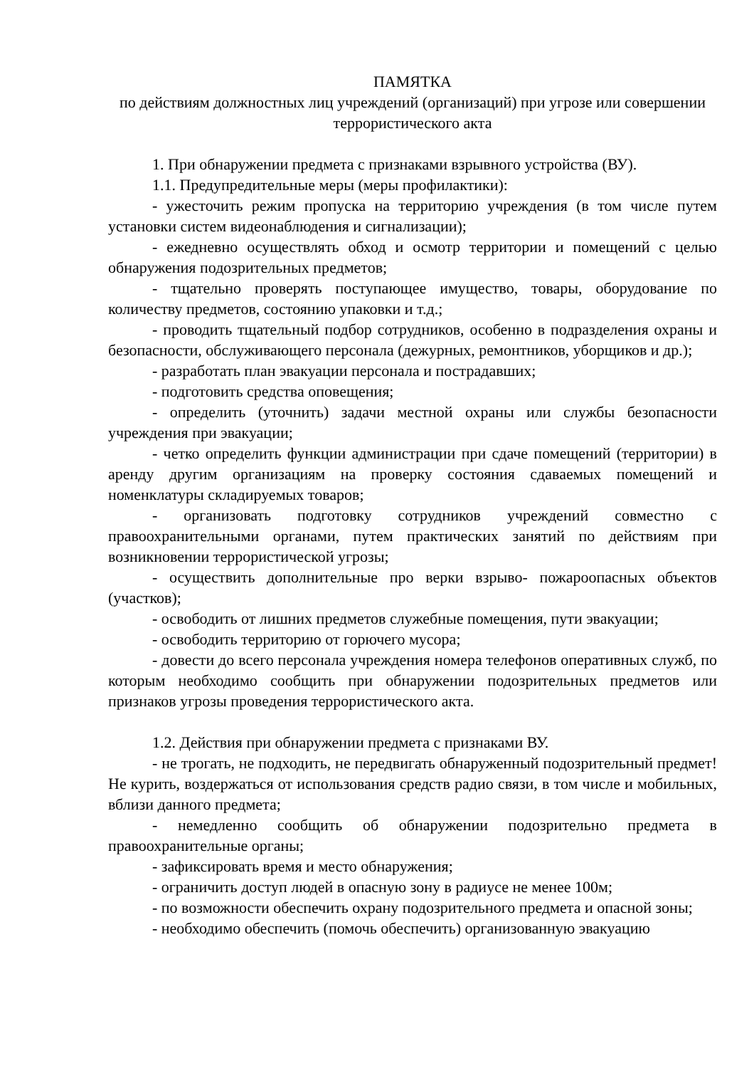ПАМЯТКА
по действиям должностных лиц учреждений (организаций) при угрозе или совершении террористического акта
1. При обнаружении предмета с признаками взрывного устройства (ВУ).
1.1. Предупредительные меры (меры профилактики):
- ужесточить режим пропуска на территорию учреждения (в том числе путем установки систем видеонаблюдения и сигнализации);
- ежедневно осуществлять обход и осмотр территории и помещений с целью обнаружения подозрительных предметов;
- тщательно проверять поступающее имущество, товары, оборудование по количеству предметов, состоянию упаковки и т.д.;
- проводить тщательный подбор сотрудников, особенно в подразделения охраны и безопасности, обслуживающего персонала (дежурных, ремонтников, уборщиков и др.);
- разработать план эвакуации персонала и пострадавших;
- подготовить средства оповещения;
- определить (уточнить) задачи местной охраны или службы безопасности учреждения при эвакуации;
- четко определить функции администрации при сдаче помещений (территории) в аренду другим организациям на проверку состояния сдаваемых помещений и номенклатуры складируемых товаров;
- организовать подготовку сотрудников учреждений совместно с правоохранительными органами, путем практических занятий по действиям при возникновении террористической угрозы;
- осуществить дополнительные про верки взрыво- пожароопасных объектов (участков);
- освободить от лишних предметов служебные помещения, пути эвакуации;
- освободить территорию от горючего мусора;
- довести до всего персонала учреждения номера телефонов оперативных служб, по которым необходимо сообщить при обнаружении подозрительных предметов или признаков угрозы проведения террористического акта.
1.2. Действия при обнаружении предмета с признаками ВУ.
- не трогать, не подходить, не передвигать обнаруженный подозрительный предмет! Не курить, воздержаться от использования средств радио связи, в том числе и мобильных, вблизи данного предмета;
- немедленно сообщить об обнаружении подозрительно предмета в правоохранительные органы;
- зафиксировать время и место обнаружения;
- ограничить доступ людей в опасную зону в радиусе не менее 100м;
- по возможности обеспечить охрану подозрительного предмета и опасной зоны;
- необходимо обеспечить (помочь обеспечить) организованную эвакуацию